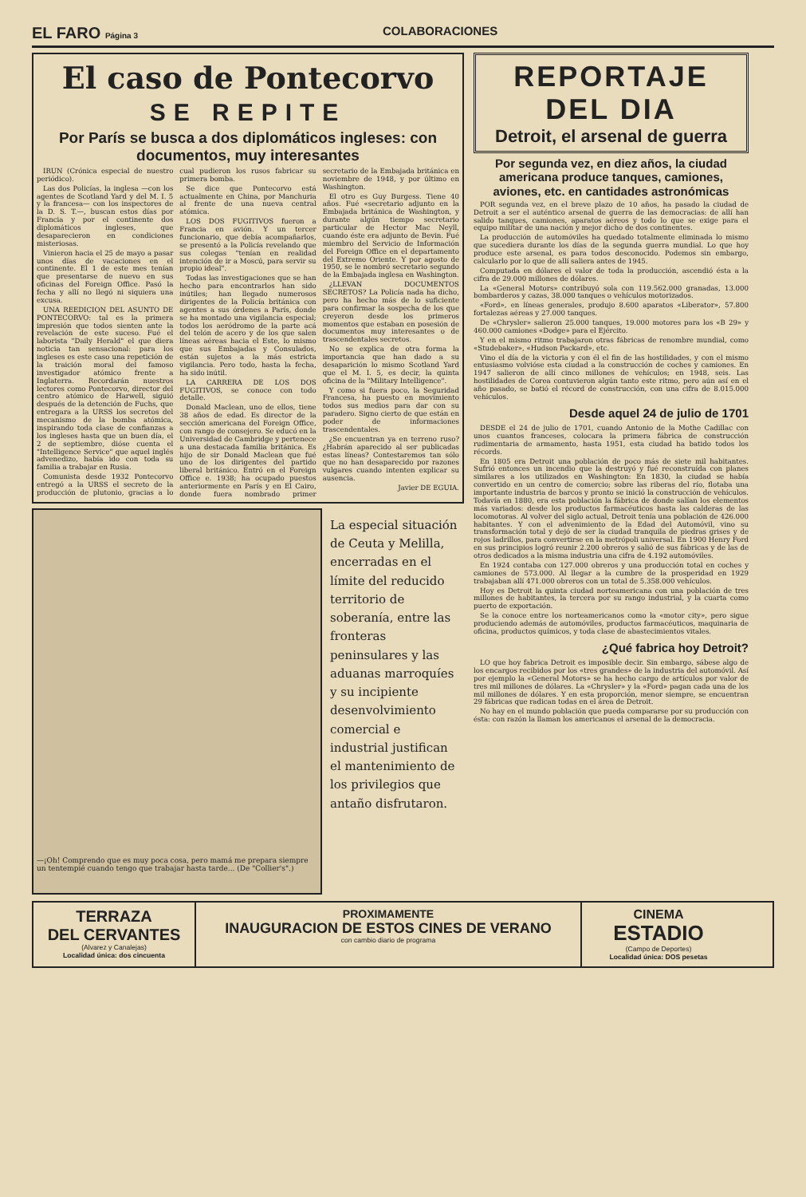EL FARO Página 3
COLABORACIONES
El caso de Pontecorvo
SE REPITE
Por París se busca a dos diplomáticos ingleses: con documentos, muy interesantes
IRUN (Crónica especial de nuestro periódico).
Las dos Policías, la inglesa —con los agentes de Scotland Yard y del M. I. 5 y la francesa— con los inspectores de la D. S. T.—, buscan estos días por Francia y por el continente dos diplomáticos ingleses, que desaparecieron en condiciones misteriosas.
Vinieron hacia el 25 de mayo a pasar unos días de vacaciones en el continente. El 1 de este mes tenían que presentarse de nuevo en sus oficinas del Foreign Office. Pasó la fecha y allí no llegó ni siquiera una excusa.
UNA REEDICION DEL ASUNTO DE PONTECORVO: tal es la primera impresión que todos sienten ante la revelación de este suceso. Fué el laborista "Daily Herald" el que diera noticia tan sensacional: para los ingleses es este caso una repetición de la traición moral del famoso investigador atómico frente a Inglaterra. Recordarán nuestros lectores como Pontecorvo, director del centro atómico de Harwell, siguió después de la detención de Fuchs, que entregara a la URSS los secretos del mecanismo de la bomba atómica, inspirando toda clase de confianzas a los ingleses hasta que un buen día, el 2 de septiembre, dióse cuenta el "Intelligence Service" que aquel inglés advenedizo, había ido con toda su familia a trabajar en Rusia.
Comunista desde 1932 Pontecorvo entregó a la URSS el secreto de la producción de plutonio, gracias a lo cual pudieron los rusos fabricar su primera bomba.
Se dice que Pontecorvo está actualmente en China, por Manchuria al frente de una nueva central atómica.
LOS DOS FUGITIVOS fueron a Francia en avión. Y un tercer funcionario, que debía acompañarlos, se presentó a la Policía revelando que sus colegas "tenían en realidad intención de ir a Moscú, para servir su propio ideal".
Todas las investigaciones que se han hecho para encontrarlos han sido inútiles; han llegado numerosos dirigentes de la Policía británica con agentes a sus órdenes a París, donde se ha montado una vigilancia especial; todos los aeródromo de la parte acá del telón de acero y de los que salen líneas aéreas hacia el Este, lo mismo que sus Embajadas y Consulados, están sujetos a la más estricta vigilancia. Pero todo, hasta la fecha, ha sido inútil.
LA CARRERA DE LOS DOS FUGITIVOS, se conoce con todo detalle.
Donald Maclean, uno de ellos, tiene 38 años de edad. Es director de la sección americana del Foreign Office, con rango de consejero. Se educó en la Universidad de Cambridge y pertenece a una destacada familia británica. Es hijo de sir Donald Maclean que fué uno de los dirigentes del partido liberal británico. Entró en el Foreign Office e. 1938; ha ocupado puestos anteriormente en París y en El Cairo, donde fuera nombrado primer secretario de la Embajada británica en noviembre de 1948, y por último en Washington.
El otro es Guy Burgess. Tiene 40 años. Fué «secretario adjunto en la Embajada británica de Washington, y durante algún tiempo secretario particular de Hector Mac Neyll, cuando éste era adjunto de Bevin. Fué miembro del Servicio de Información del Foreign Office en el departamento del Extremo Oriente. Y por agosto de 1950, se le nombró secretario segundo de la Embajada inglesa en Washington.
¿LLEVAN DOCUMENTOS SECRETOS? La Policía nada ha dicho, pero ha hecho más de lo suficiente para confirmar la sospecha de los que creyeron desde los primeros momentos que estaban en posesión de documentos muy interesantes o de trascendentales secretos.
No se explica de otra forma la importancia que han dado a su desaparición lo mismo Scotland Yard que el M. I. 5, es decir, la quinta oficina de la "Military Intelligence".
Y como si fuera poco, la Seguridad Francesa, ha puesto en movimiento todos sus medios para dar con su paradero. Signo cierto de que están en poder de informaciones trascendentales.
¿Se encuentran ya en terreno ruso? ¿Habrán aparecido al ser publicadas estas líneas? Contestaremos tan sólo que no han desaparecido por razones vulgares cuando intenten explicar su ausencia.
Javier DE EGUIA.
—¡Oh! Comprendo que es muy poca cosa, pero mamá me prepara siempre un tentempié cuando tengo que trabajar hasta tarde... (De "Collier's".)
La especial situación de Ceuta y Melilla, encerradas en el límite del reducido territorio de soberanía, entre las fronteras peninsulares y las aduanas marroquíes y su incipiente desenvolvimiento comercial e industrial justifican el mantenimiento de los privilegios que antaño disfrutaron.
REPORTAJE
DEL DIA
Detroit, el arsenal de guerra
Por segunda vez, en diez años, la ciudad americana produce tanques, camiones, aviones, etc. en cantidades astronómicas
POR segunda vez, en el breve plazo de 10 años, ha pasado la ciudad de Detroit a ser el auténtico arsenal de guerra de las democracias: de allí han salido tanques, camiones, aparatos aéreos y todo lo que se exige para el equipo militar de una nación y mejor dicho de dos continentes.
La producción de automóviles ha quedado totalmente eliminada lo mismo que sucediera durante los días de la segunda guerra mundial. Lo que hoy produce este arsenal, es para todos desconocido. Podemos sin embargo, calcularlo por lo que de allí saliera antes de 1945.
Computada en dólares el valor de toda la producción, ascendió ésta a la cifra de 29.000 millones de dólares.
La «General Motors» contribuyó sola con 119.562.000 granadas, 13.000 bombarderos y cazas, 38.000 tanques o vehículos motorizados.
«Ford», en líneas generales, produjo 8.600 aparatos «Liberator», 57.800 fortalezas aéreas y 27.000 tanques.
De «Chrysler» salieron 25.000 tanques, 19.000 motores para los «B 29» y 460.000 camiones «Dodge» para el Ejército.
Y en el mismo ritmo trabajaron otras fábricas de renombre mundial, como «Studebaker», «Hudson Packard», etc.
Vino el día de la victoria y con él el fin de las hostilidades, y con el mismo entusiasmo volvióse esta ciudad a la construcción de coches y camiones. En 1947 salieron de allí cinco millones de vehículos; en 1948, seis. Las hostilidades de Corea contuvieron algún tanto este ritmo, pero aún así en el año pasado, se batió el récord de construcción, con una cifra de 8.015.000 vehículos.
Desde aquel 24 de julio de 1701
DESDE el 24 de julio de 1701, cuando Antonio de la Mothe Cadillac con unos cuantos franceses, colocara la primera fábrica de construcción rudimentaria de armamento, hasta 1951, esta ciudad ha batido todos los récords.
En 1805 era Detroit una población de poco más de siete mil habitantes. Sufrió entonces un incendio que la destruyó y fué reconstruída con planes similares a los utilizados en Washington: En 1830, la ciudad se había convertido en un centro de comercio; sobre las riberas del río, flotaba una importante industria de barcos y pronto se inició la construcción de vehículos. Todavía en 1880, era esta población la fábrica de donde salían los elementos más variados: desde los productos farmacéuticos hasta las calderas de las locomotoras. Al volver del siglo actual, Detroit tenía una población de 426.000 habitantes. Y con el advenimiento de la Edad del Automóvil, vino su transformación total y dejó de ser la ciudad tranquila de piedras grises y de rojos ladrillos, para convertirse en la metrópoli universal. En 1900 Henry Ford en sus principios logró reunir 2.200 obreros y salió de sus fábricas y de las de otros dedicados a la misma industria una cifra de 4.192 automóviles.
En 1924 contaba con 127.000 obreros y una producción total en coches y camiones de 573.000. Al llegar a la cumbre de la prosperidad en 1929 trabajaban allí 471.000 obreros con un total de 5.358.000 vehículos.
Hoy es Detroit la quinta ciudad norteamericana con una población de tres millones de habitantes, la tercera por su rango industrial, y la cuarta como puerto de exportación.
Se la conoce entre los norteamericanos como la «motor city», pero sigue produciendo además de automóviles, productos farmacéuticos, maquinaria de oficina, productos químicos, y toda clase de abastecimientos vitales.
¿Qué fabrica hoy Detroit?
LO que hoy fabrica Detroit es imposible decir. Sin embargo, sábese algo de los encargos recibidos por los «tres grandes» de la industria del automóvil. Así por ejemplo la «General Motors» se ha hecho cargo de artículos por valor de tres mil millones de dólares. La «Chrysler» y la «Ford» pagan cada una de los mil millones de dólares. Y en esta proporción, menor siempre, se encuentran 29 fábricas que radican todas en el área de Detroit.
No hay en el mundo población que pueda compararse por su producción con ésta: con razón la llaman los americanos el arsenal de la democracia.
TERRAZA
DEL CERVANTES
(Alvarez y Canalejas)
Localidad única: dos cincuenta
PROXIMAMENTE
INAUGURACION DE ESTOS CINES DE VERANO
con cambio diario de programa
CINEMA
ESTADIO
(Campo de Deportes)
Localidad única: DOS pesetas